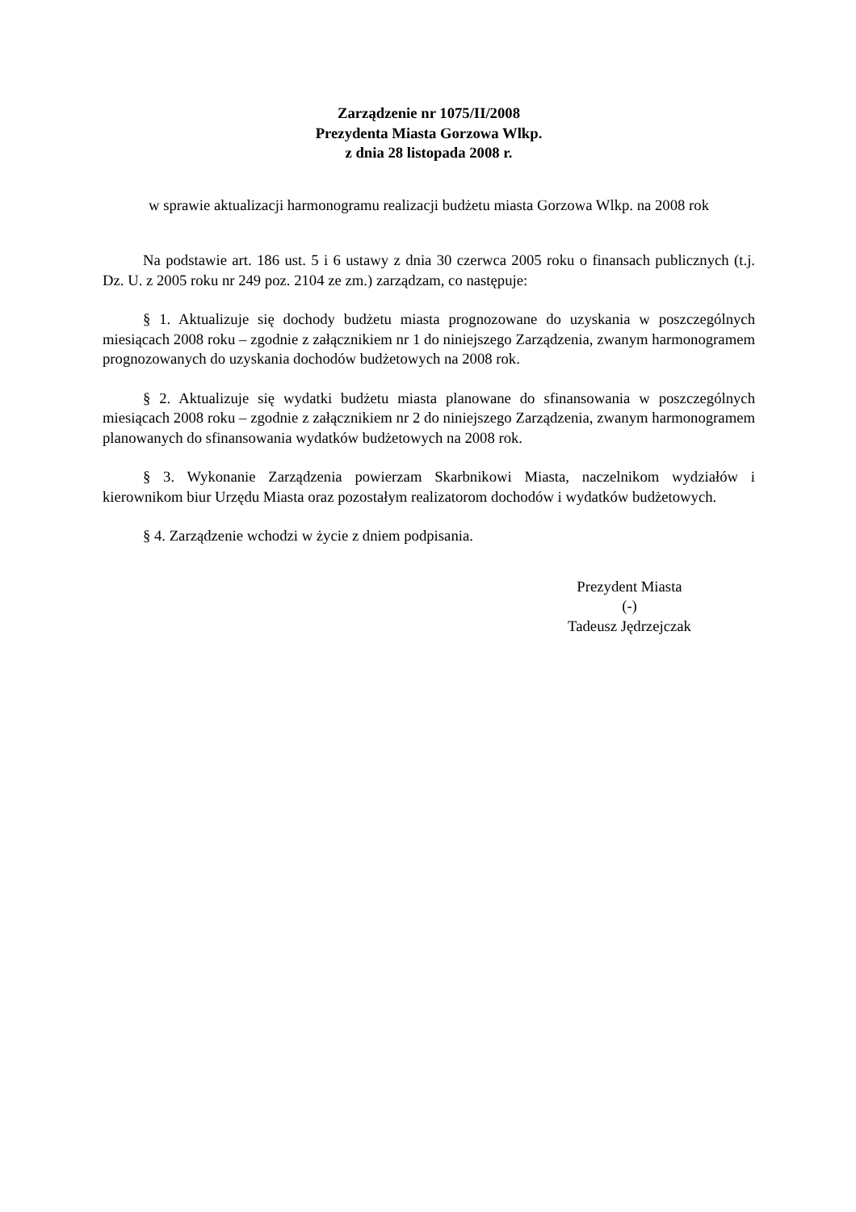Zarządzenie nr 1075/II/2008
Prezydenta Miasta Gorzowa Wlkp.
z dnia 28 listopada 2008 r.
w sprawie aktualizacji harmonogramu realizacji budżetu miasta Gorzowa Wlkp. na 2008 rok
Na podstawie art. 186 ust. 5 i 6 ustawy z dnia 30 czerwca 2005 roku o finansach publicznych (t.j. Dz. U. z 2005 roku nr 249 poz. 2104 ze zm.) zarządzam, co następuje:
§ 1. Aktualizuje się dochody budżetu miasta prognozowane do uzyskania w poszczególnych miesiącach 2008 roku – zgodnie z załącznikiem nr 1 do niniejszego Zarządzenia, zwanym harmonogramem prognozowanych do uzyskania dochodów budżetowych na 2008 rok.
§ 2. Aktualizuje się wydatki budżetu miasta planowane do sfinansowania w poszczególnych miesiącach 2008 roku – zgodnie z załącznikiem nr 2 do niniejszego Zarządzenia, zwanym harmonogramem planowanych do sfinansowania wydatków budżetowych na 2008 rok.
§ 3. Wykonanie Zarządzenia powierzam Skarbnikowi Miasta, naczelnikom wydziałów i kierownikom biur Urzędu Miasta oraz pozostałym realizatorom dochodów i wydatków budżetowych.
§ 4. Zarządzenie wchodzi w życie z dniem podpisania.
Prezydent Miasta
(-)
Tadeusz Jędrzejczak